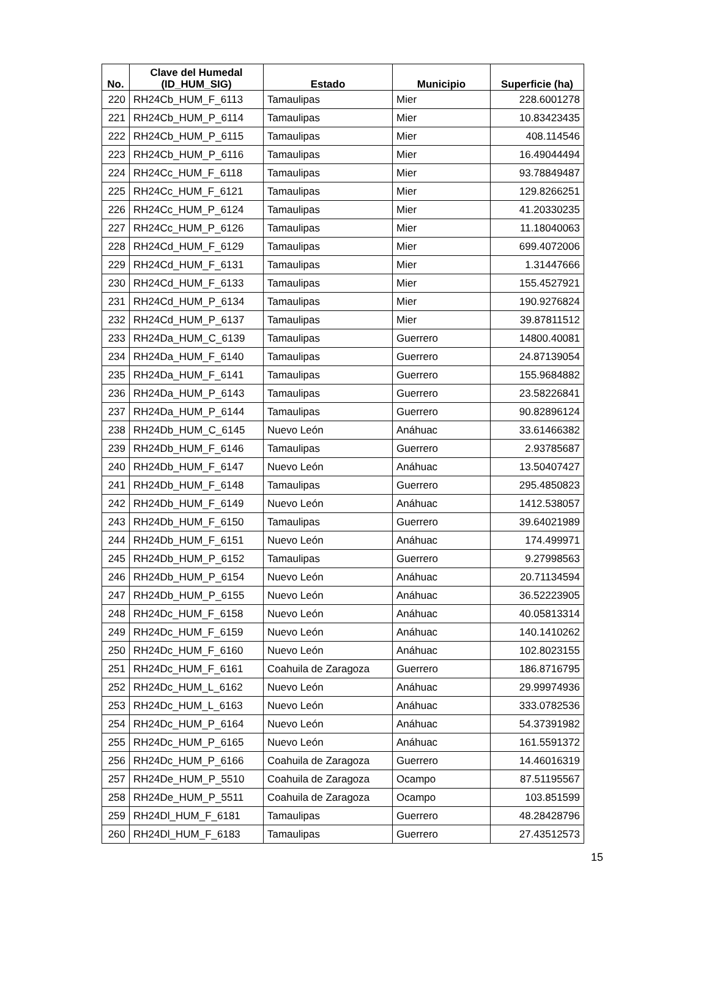| No. | Clave del Humedal (ID_HUM_SIG) | Estado | Municipio | Superficie (ha) |
| --- | --- | --- | --- | --- |
| 220 | RH24Cb_HUM_F_6113 | Tamaulipas | Mier | 228.6001278 |
| 221 | RH24Cb_HUM_P_6114 | Tamaulipas | Mier | 10.83423435 |
| 222 | RH24Cb_HUM_P_6115 | Tamaulipas | Mier | 408.114546 |
| 223 | RH24Cb_HUM_P_6116 | Tamaulipas | Mier | 16.49044494 |
| 224 | RH24Cc_HUM_F_6118 | Tamaulipas | Mier | 93.78849487 |
| 225 | RH24Cc_HUM_F_6121 | Tamaulipas | Mier | 129.8266251 |
| 226 | RH24Cc_HUM_P_6124 | Tamaulipas | Mier | 41.20330235 |
| 227 | RH24Cc_HUM_P_6126 | Tamaulipas | Mier | 11.18040063 |
| 228 | RH24Cd_HUM_F_6129 | Tamaulipas | Mier | 699.4072006 |
| 229 | RH24Cd_HUM_F_6131 | Tamaulipas | Mier | 1.31447666 |
| 230 | RH24Cd_HUM_F_6133 | Tamaulipas | Mier | 155.4527921 |
| 231 | RH24Cd_HUM_P_6134 | Tamaulipas | Mier | 190.9276824 |
| 232 | RH24Cd_HUM_P_6137 | Tamaulipas | Mier | 39.87811512 |
| 233 | RH24Da_HUM_C_6139 | Tamaulipas | Guerrero | 14800.40081 |
| 234 | RH24Da_HUM_F_6140 | Tamaulipas | Guerrero | 24.87139054 |
| 235 | RH24Da_HUM_F_6141 | Tamaulipas | Guerrero | 155.9684882 |
| 236 | RH24Da_HUM_P_6143 | Tamaulipas | Guerrero | 23.58226841 |
| 237 | RH24Da_HUM_P_6144 | Tamaulipas | Guerrero | 90.82896124 |
| 238 | RH24Db_HUM_C_6145 | Nuevo León | Anáhuac | 33.61466382 |
| 239 | RH24Db_HUM_F_6146 | Tamaulipas | Guerrero | 2.93785687 |
| 240 | RH24Db_HUM_F_6147 | Nuevo León | Anáhuac | 13.50407427 |
| 241 | RH24Db_HUM_F_6148 | Tamaulipas | Guerrero | 295.4850823 |
| 242 | RH24Db_HUM_F_6149 | Nuevo León | Anáhuac | 1412.538057 |
| 243 | RH24Db_HUM_F_6150 | Tamaulipas | Guerrero | 39.64021989 |
| 244 | RH24Db_HUM_F_6151 | Nuevo León | Anáhuac | 174.499971 |
| 245 | RH24Db_HUM_P_6152 | Tamaulipas | Guerrero | 9.27998563 |
| 246 | RH24Db_HUM_P_6154 | Nuevo León | Anáhuac | 20.71134594 |
| 247 | RH24Db_HUM_P_6155 | Nuevo León | Anáhuac | 36.52223905 |
| 248 | RH24Dc_HUM_F_6158 | Nuevo León | Anáhuac | 40.05813314 |
| 249 | RH24Dc_HUM_F_6159 | Nuevo León | Anáhuac | 140.1410262 |
| 250 | RH24Dc_HUM_F_6160 | Nuevo León | Anáhuac | 102.8023155 |
| 251 | RH24Dc_HUM_F_6161 | Coahuila de Zaragoza | Guerrero | 186.8716795 |
| 252 | RH24Dc_HUM_L_6162 | Nuevo León | Anáhuac | 29.99974936 |
| 253 | RH24Dc_HUM_L_6163 | Nuevo León | Anáhuac | 333.0782536 |
| 254 | RH24Dc_HUM_P_6164 | Nuevo León | Anáhuac | 54.37391982 |
| 255 | RH24Dc_HUM_P_6165 | Nuevo León | Anáhuac | 161.5591372 |
| 256 | RH24Dc_HUM_P_6166 | Coahuila de Zaragoza | Guerrero | 14.46016319 |
| 257 | RH24De_HUM_P_5510 | Coahuila de Zaragoza | Ocampo | 87.51195567 |
| 258 | RH24De_HUM_P_5511 | Coahuila de Zaragoza | Ocampo | 103.851599 |
| 259 | RH24Dl_HUM_F_6181 | Tamaulipas | Guerrero | 48.28428796 |
| 260 | RH24Dl_HUM_F_6183 | Tamaulipas | Guerrero | 27.43512573 |
15